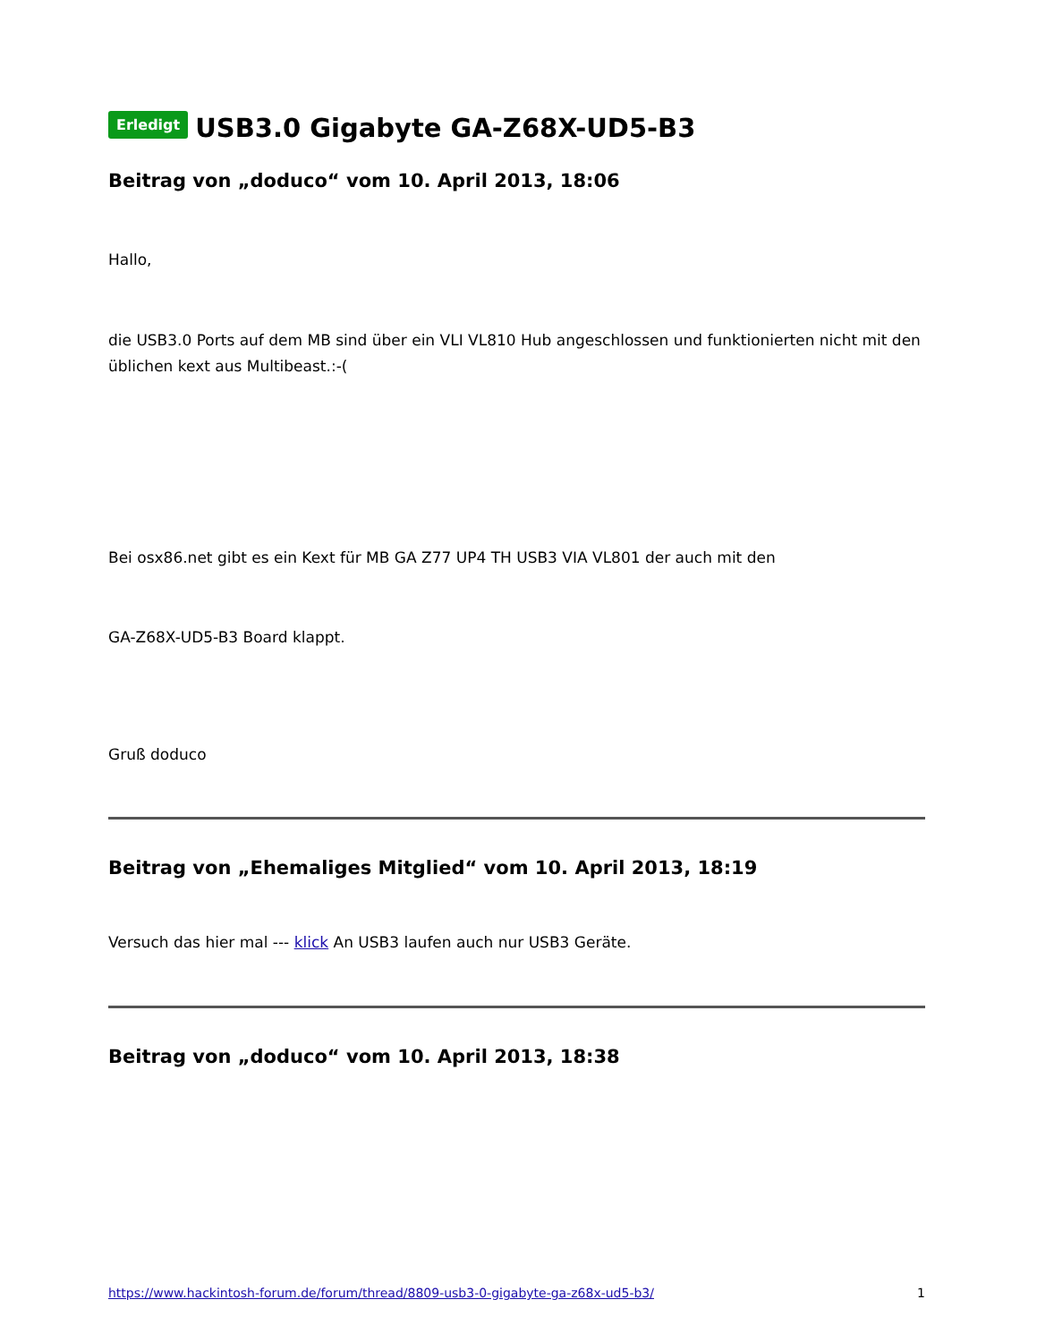Erledigt USB3.0 Gigabyte GA-Z68X-UD5-B3
Beitrag von „doduco“ vom 10. April 2013, 18:06
Hallo,
die USB3.0 Ports auf dem MB sind über ein VLI VL810 Hub angeschlossen und funktionierten nicht mit den
üblichen kext aus Multibeast.:-(
Bei osx86.net gibt es ein Kext für MB GA Z77 UP4 TH USB3 VIA VL801 der auch mit den
GA-Z68X-UD5-B3 Board klappt.
Gruß doduco
Beitrag von „Ehemaliges Mitglied“ vom 10. April 2013, 18:19
Versuch das hier mal --- klick An USB3 laufen auch nur USB3 Geräte.
Beitrag von „doduco“ vom 10. April 2013, 18:38
https://www.hackintosh-forum.de/forum/thread/8809-usb3-0-gigabyte-ga-z68x-ud5-b3/ 1